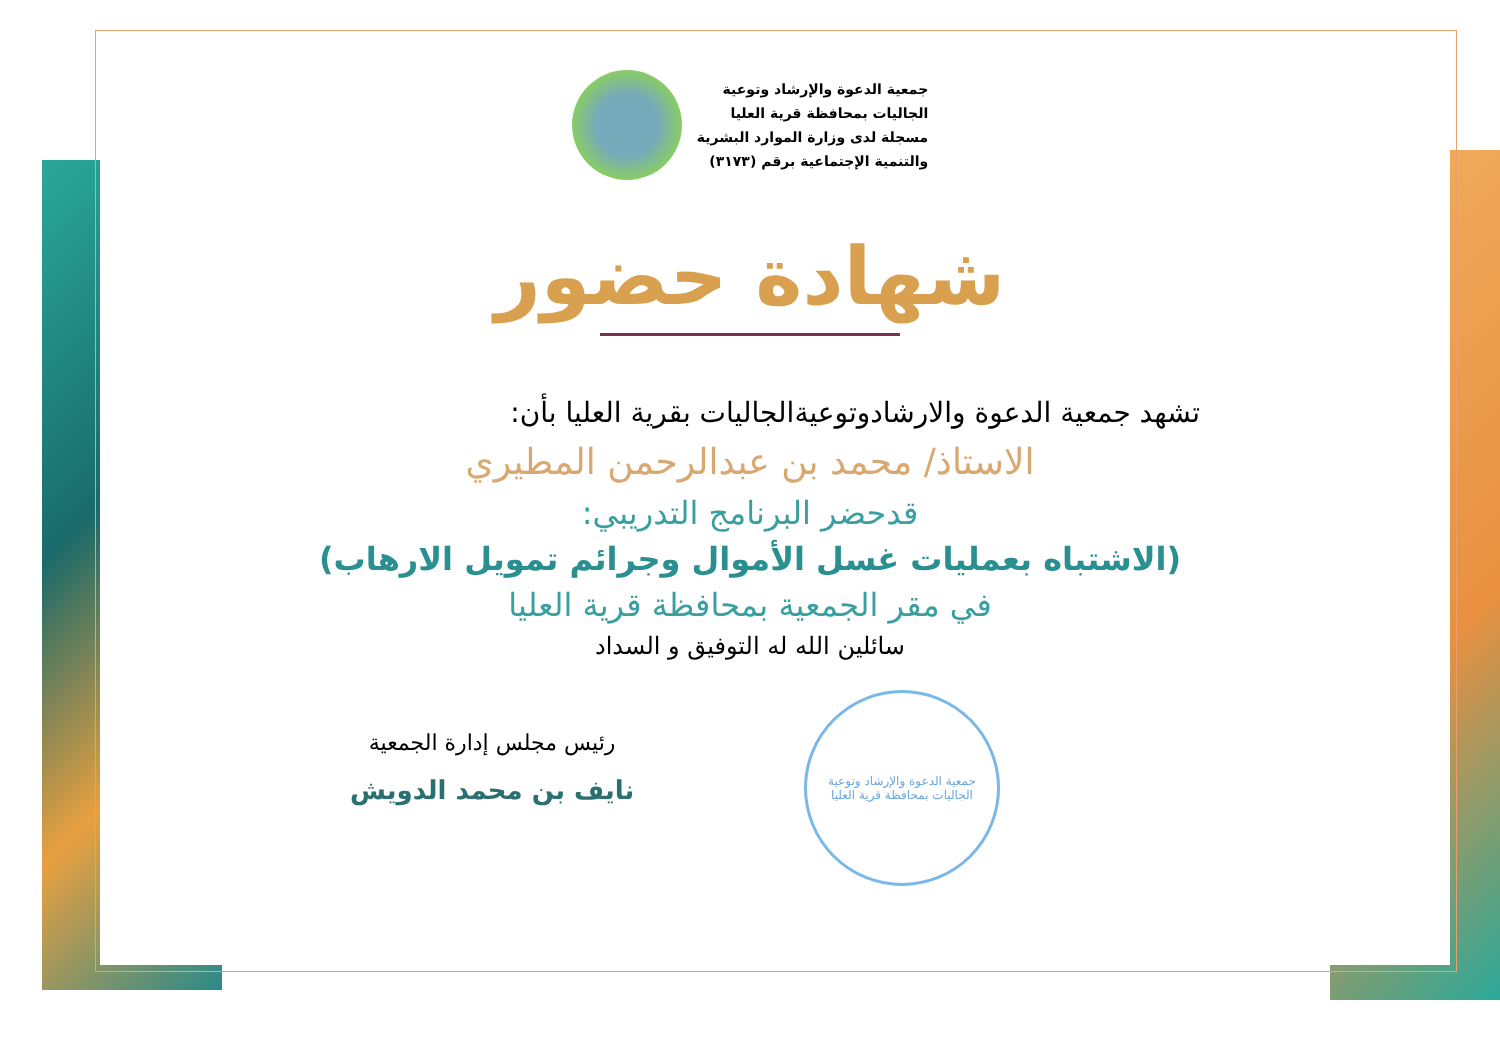جمعية الدعوة والإرشاد وتوعية
الجاليات بمحافظة قرية العليا
مسجلة لدى وزارة الموارد البشرية
والتنمية الإجتماعية برقم (٣١٧٣)
شهادة حضور
تشهد جمعية الدعوة والارشادوتوعيةالجاليات بقرية العليا بأن:
الاستاذ/ محمد بن عبدالرحمن المطيري
قدحضر البرنامج التدريبي:
(الاشتباه بعمليات غسل الأموال وجرائم تمويل الارهاب)
في مقر الجمعية بمحافظة قرية العليا
سائلين الله له التوفيق و السداد
جمعية الدعوة والإرشاد وتوعية الجاليات بمحافظة قرية العليا
رئيس مجلس إدارة الجمعية
نايف بن محمد الدويش